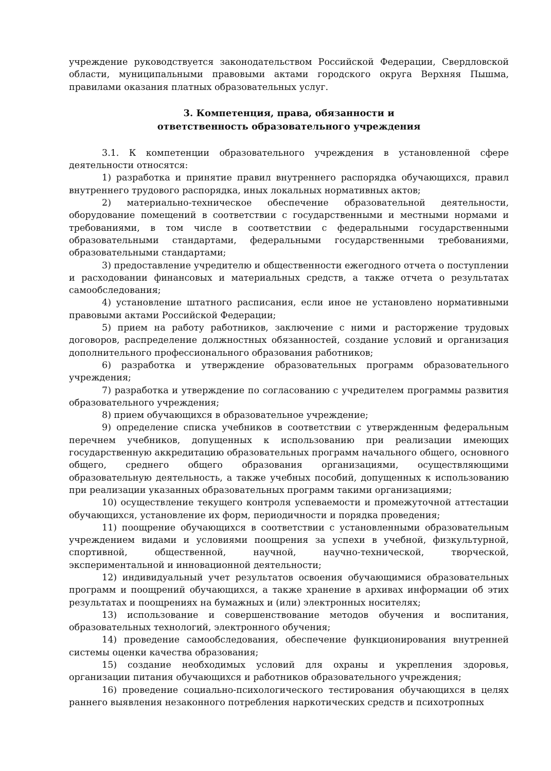учреждение руководствуется законодательством Российской Федерации, Свердловской области, муниципальными правовыми актами городского округа Верхняя Пышма, правилами оказания платных образовательных услуг.
3. Компетенция, права, обязанности и
ответственность образовательного учреждения
3.1. К компетенции образовательного учреждения в установленной сфере деятельности относятся:
1) разработка и принятие правил внутреннего распорядка обучающихся, правил внутреннего трудового распорядка, иных локальных нормативных актов;
2) материально-техническое обеспечение образовательной деятельности, оборудование помещений в соответствии с государственными и местными нормами и требованиями, в том числе в соответствии с федеральными государственными образовательными стандартами, федеральными государственными требованиями, образовательными стандартами;
3) предоставление учредителю и общественности ежегодного отчета о поступлении и расходовании финансовых и материальных средств, а также отчета о результатах самообследования;
4) установление штатного расписания, если иное не установлено нормативными правовыми актами Российской Федерации;
5) прием на работу работников, заключение с ними и расторжение трудовых договоров, распределение должностных обязанностей, создание условий и организация дополнительного профессионального образования работников;
6) разработка и утверждение образовательных программ образовательного учреждения;
7) разработка и утверждение по согласованию с учредителем программы развития образовательного учреждения;
8) прием обучающихся в образовательное учреждение;
9) определение списка учебников в соответствии с утвержденным федеральным перечнем учебников, допущенных к использованию при реализации имеющих государственную аккредитацию образовательных программ начального общего, основного общего, среднего общего образования организациями, осуществляющими образовательную деятельность, а также учебных пособий, допущенных к использованию при реализации указанных образовательных программ такими организациями;
10) осуществление текущего контроля успеваемости и промежуточной аттестации обучающихся, установление их форм, периодичности и порядка проведения;
11) поощрение обучающихся в соответствии с установленными образовательным учреждением видами и условиями поощрения за успехи в учебной, физкультурной, спортивной, общественной, научной, научно-технической, творческой, экспериментальной и инновационной деятельности;
12) индивидуальный учет результатов освоения обучающимися образовательных программ и поощрений обучающихся, а также хранение в архивах информации об этих результатах и поощрениях на бумажных и (или) электронных носителях;
13) использование и совершенствование методов обучения и воспитания, образовательных технологий, электронного обучения;
14) проведение самообследования, обеспечение функционирования внутренней системы оценки качества образования;
15) создание необходимых условий для охраны и укрепления здоровья, организации питания обучающихся и работников образовательного учреждения;
16) проведение социально-психологического тестирования обучающихся в целях раннего выявления незаконного потребления наркотических средств и психотропных